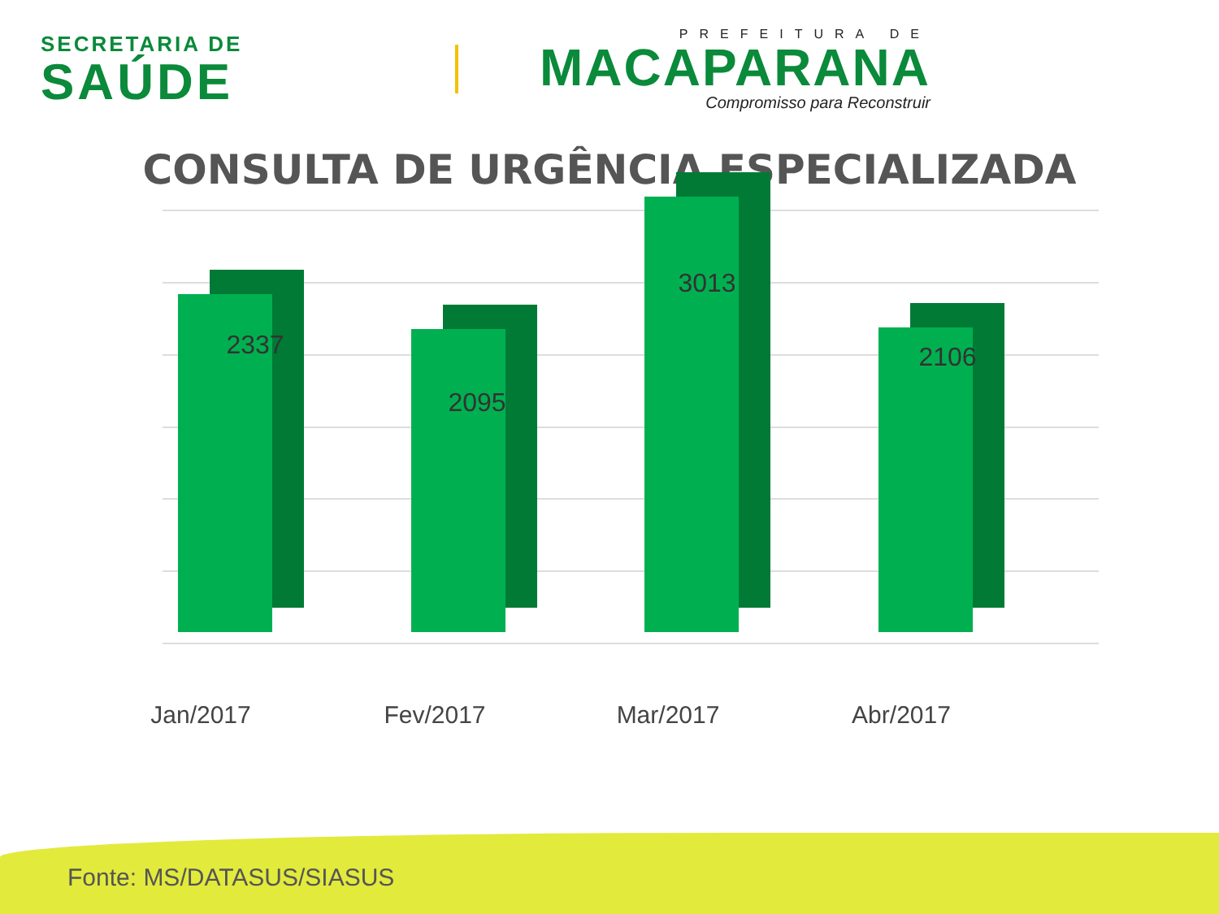SECRETARIA DE
SAÚDE
PREFEITURA DE
MACAPARANA
Compromisso para Reconstruir
CONSULTA DE URGÊNCIA ESPECIALIZADA
2337
2095
3013
2106
Jan/2017 Fev/2017 Mar/2017 Abr/2017
Fonte: MS/DATASUS/SIASUS